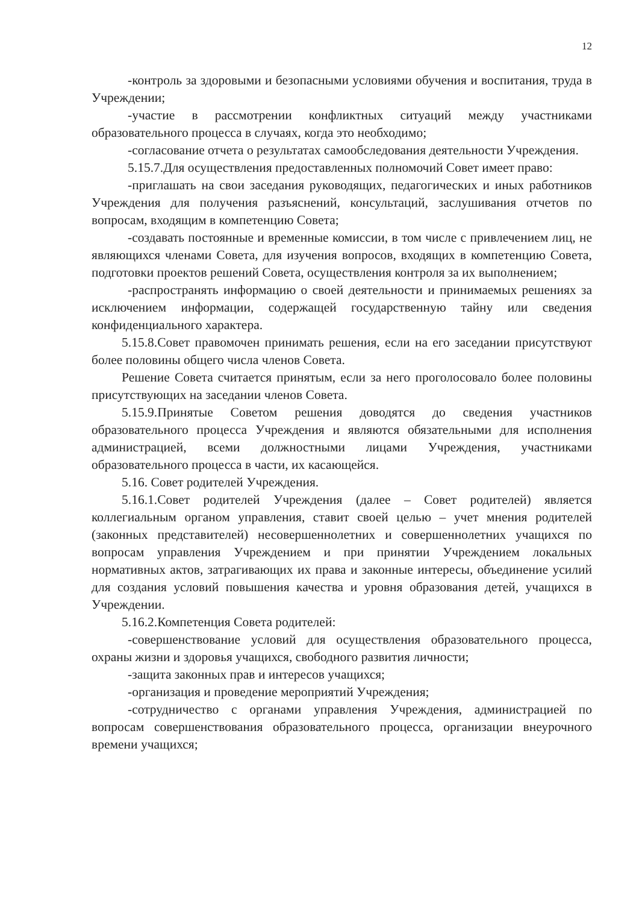12
-контроль за здоровыми и безопасными условиями обучения и воспитания, труда в Учреждении;
-участие в рассмотрении конфликтных ситуаций между участниками образовательного процесса в случаях, когда это необходимо;
-согласование отчета о результатах самообследования деятельности Учреждения.
5.15.7.Для осуществления предоставленных полномочий Совет имеет право:
-приглашать на свои заседания руководящих, педагогических и иных работников Учреждения для получения разъяснений, консультаций, заслушивания отчетов по вопросам, входящим в компетенцию Совета;
-создавать постоянные и временные комиссии, в том числе с привлечением лиц, не являющихся членами Совета, для изучения вопросов, входящих в компетенцию Совета, подготовки проектов решений Совета, осуществления контроля за их выполнением;
-распространять информацию о своей деятельности и принимаемых решениях за исключением информации, содержащей государственную тайну или сведения конфиденциального характера.
5.15.8.Совет правомочен принимать решения, если на его заседании присутствуют более половины общего числа членов Совета.
Решение Совета считается принятым, если за него проголосовало более половины присутствующих на заседании членов Совета.
5.15.9.Принятые Советом решения доводятся до сведения участников образовательного процесса Учреждения и являются обязательными для исполнения администрацией, всеми должностными лицами Учреждения, участниками образовательного процесса в части, их касающейся.
5.16. Совет родителей Учреждения.
5.16.1.Совет родителей Учреждения (далее – Совет родителей) является коллегиальным органом управления, ставит своей целью – учет мнения родителей (законных представителей) несовершеннолетних и совершеннолетних учащихся по вопросам управления Учреждением и при принятии Учреждением локальных нормативных актов, затрагивающих их права и законные интересы, объединение усилий для создания условий повышения качества и уровня образования детей, учащихся в Учреждении.
5.16.2.Компетенция Совета родителей:
-совершенствование условий для осуществления образовательного процесса, охраны жизни и здоровья учащихся, свободного развития личности;
-защита законных прав и интересов учащихся;
-организация и проведение мероприятий Учреждения;
-сотрудничество с органами управления Учреждения, администрацией по вопросам совершенствования образовательного процесса, организации внеурочного времени учащихся;